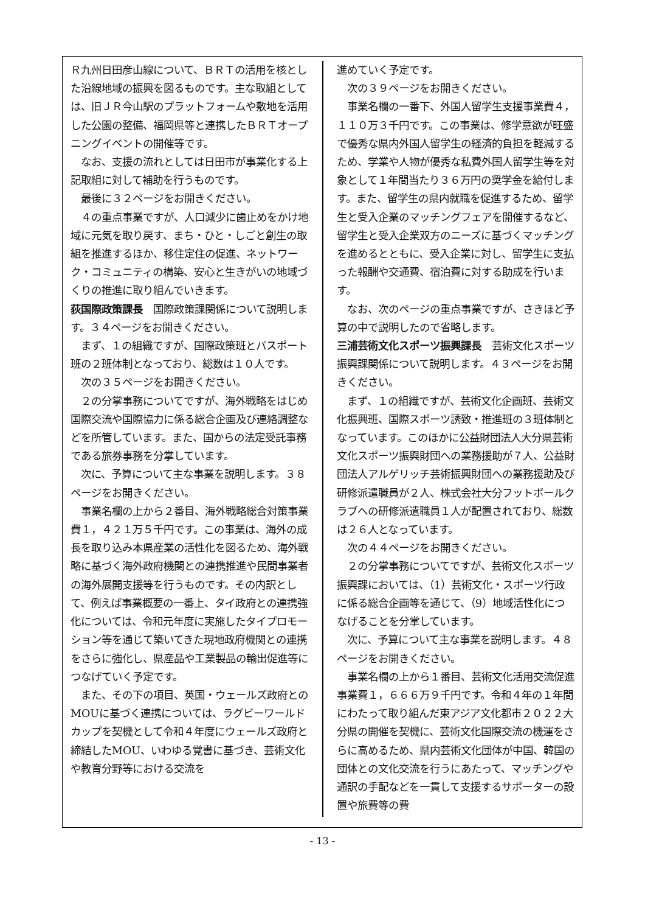Ｒ九州日田彦山線について、ＢＲＴの活用を核とした沿線地域の振興を図るものです。主な取組としては、旧ＪＲ今山駅のプラットフォームや敷地を活用した公園の整備、福岡県等と連携したＢＲＴオープニングイベントの開催等です。
　なお、支援の流れとしては日田市が事業化する上記取組に対して補助を行うものです。
　最後に３２ページをお開きください。
　４の重点事業ですが、人口減少に歯止めをかけ地域に元気を取り戻す、まち・ひと・しごと創生の取組を推進するほか、移住定住の促進、ネットワーク・コミュニティの構築、安心と生きがいの地域づくりの推進に取り組んでいきます。
荻国際政策課長　国際政策課関係について説明します。３４ページをお開きください。
　まず、１の組織ですが、国際政策班とパスポート班の２班体制となっており、総数は１０人です。
　次の３５ページをお開きください。
　２の分掌事務についてですが、海外戦略をはじめ国際交流や国際協力に係る総合企画及び連絡調整などを所管しています。また、国からの法定受託事務である旅券事務を分掌しています。
　次に、予算について主な事業を説明します。３８ページをお開きください。
　事業名欄の上から２番目、海外戦略総合対策事業費１，４２１万５千円です。この事業は、海外の成長を取り込み本県産業の活性化を図るため、海外戦略に基づく海外政府機関との連携推進や民間事業者の海外展開支援等を行うものです。その内訳として、例えば事業概要の一番上、タイ政府との連携強化については、令和元年度に実施したタイプロモーション等を通じて築いてきた現地政府機関との連携をさらに強化し、県産品や工業製品の輸出促進等につなげていく予定です。
　また、その下の項目、英国・ウェールズ政府とのMOUに基づく連携については、ラグビーワールドカップを契機として令和４年度にウェールズ政府と締結したMOU、いわゆる覚書に基づき、芸術文化や教育分野等における交流を
進めていく予定です。
　次の３９ページをお開きください。
　事業名欄の一番下、外国人留学生支援事業費４，１１０万３千円です。この事業は、修学意欲が旺盛で優秀な県内外国人留学生の経済的負担を軽減するため、学業や人物が優秀な私費外国人留学生等を対象として１年間当たり３６万円の奨学金を給付します。また、留学生の県内就職を促進するため、留学生と受入企業のマッチングフェアを開催するなど、留学生と受入企業双方のニーズに基づくマッチングを進めるとともに、受入企業に対し、留学生に支払った報酬や交通費、宿泊費に対する助成を行います。
　なお、次のページの重点事業ですが、さきほど予算の中で説明したので省略します。
三浦芸術文化スポーツ振興課長　芸術文化スポーツ振興課関係について説明します。４３ページをお開きください。
　まず、１の組織ですが、芸術文化企画班、芸術文化振興班、国際スポーツ誘致・推進班の３班体制となっています。このほかに公益財団法人大分県芸術文化スポーツ振興財団への業務援助が７人、公益財団法人アルゲリッチ芸術振興財団への業務援助及び研修派遣職員が２人、株式会社大分フットボールクラブへの研修派遣職員１人が配置されており、総数は２６人となっています。
　次の４４ページをお開きください。
　２の分掌事務についてですが、芸術文化スポーツ振興課においては、（1）芸術文化・スポーツ行政に係る総合企画等を通じて、（9）地域活性化につなげることを分掌しています。
　次に、予算について主な事業を説明します。４８ページをお開きください。
　事業名欄の上から１番目、芸術文化活用交流促進事業費１，６６６万９千円です。令和４年の１年間にわたって取り組んだ東アジア文化都市２０２２大分県の開催を契機に、芸術文化国際交流の機運をさらに高めるため、県内芸術文化団体が中国、韓国の団体との文化交流を行うにあたって、マッチングや通訳の手配などを一貫して支援するサポーターの設置や旅費等の費
- 13 -